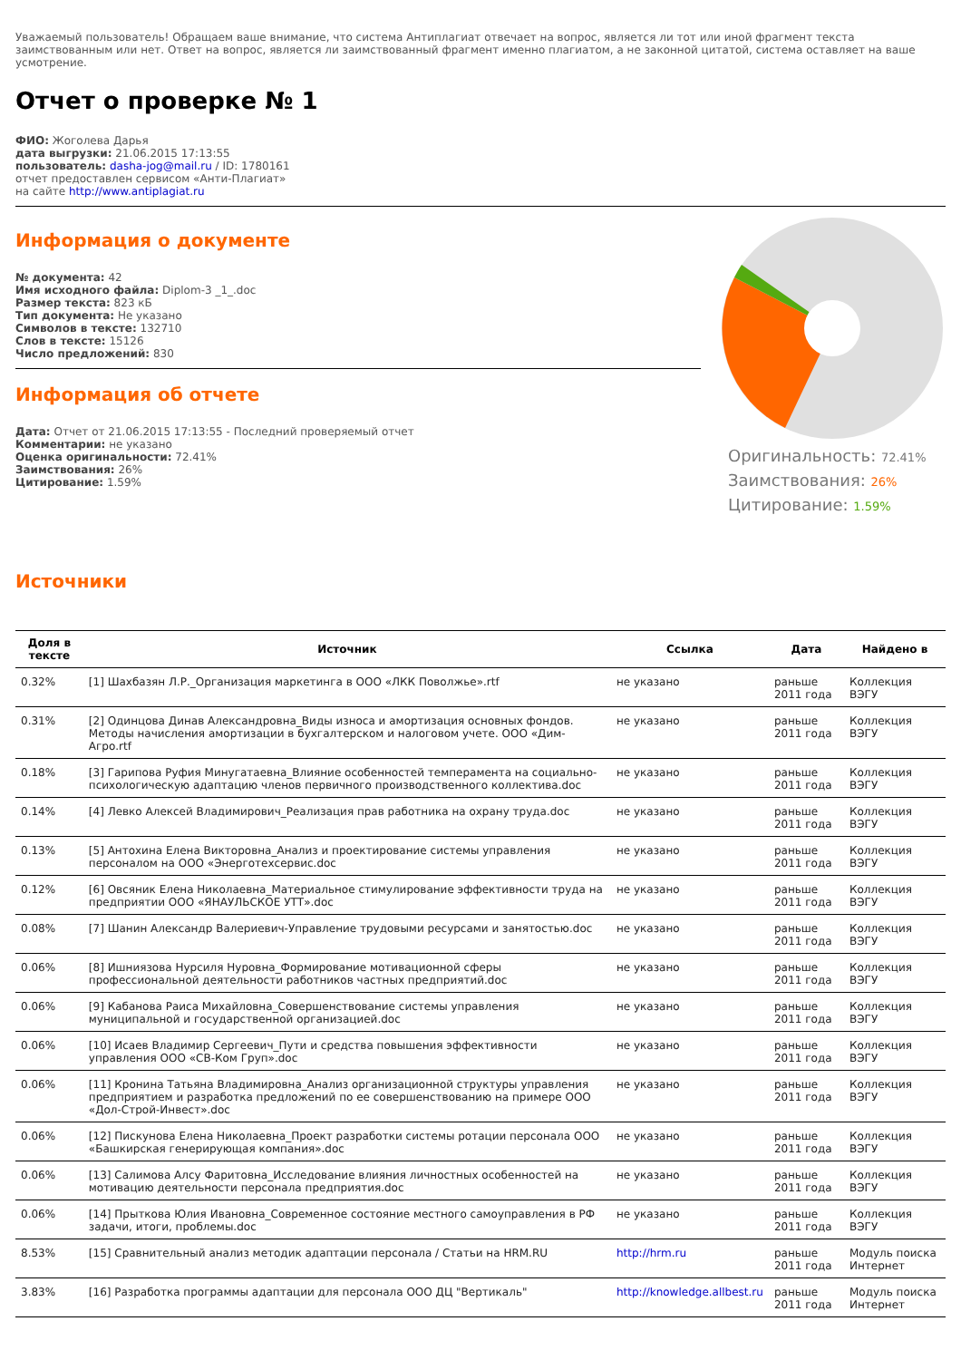Уважаемый пользователь! Обращаем ваше внимание, что система Антиплагиат отвечает на вопрос, является ли тот или иной фрагмент текста заимствованным или нет. Ответ на вопрос, является ли заимствованный фрагмент именно плагиатом, а не законной цитатой, система оставляет на ваше усмотрение.
Отчет о проверке № 1
ФИО: Жоголева Дарья
дата выгрузки: 21.06.2015 17:13:55
пользователь: dasha-jog@mail.ru / ID: 1780161
отчет предоставлен сервисом «Анти-Плагиат»
на сайте http://www.antiplagiat.ru
Информация о документе
№ документа: 42
Имя исходного файла: Diplom-3 _1_.doc
Размер текста: 823 кБ
Тип документа: Не указано
Символов в тексте: 132710
Слов в тексте: 15126
Число предложений: 830
Информация об отчете
Дата: Отчет от 21.06.2015 17:13:55 - Последний проверяемый отчет
Комментарии: не указано
Оценка оригинальности: 72.41%
Заимствования: 26%
Цитирование: 1.59%
Источники
Оригинальность: 72.41%
Заимствования: 26%
Цитирование: 1.59%
| Доля в тексте | Источник | Ссылка | Дата | Найдено в |
| --- | --- | --- | --- | --- |
| 0.32% | [1] Шахбазян Л.Р._Организация маркетинга в ООО «ЛКК Поволжье».rtf | не указано | раньше 2011 года | Коллекция ВЭГУ |
| 0.31% | [2] Одинцова Динав Александровна_Виды износа и амортизация основных фондов. Методы начисления амортизации в бухгалтерском и налоговом учете. ООО «Дим-Агро.rtf | не указано | раньше 2011 года | Коллекция ВЭГУ |
| 0.18% | [3] Гарипова Руфия Минугатаевна_Влияние особенностей темперамента на социально-психологическую адаптацию членов первичного производственного коллектива.doc | не указано | раньше 2011 года | Коллекция ВЭГУ |
| 0.14% | [4] Левко Алексей Владимирович_Реализация прав работника на охрану труда.doc | не указано | раньше 2011 года | Коллекция ВЭГУ |
| 0.13% | [5] Антохина Елена Викторовна_Анализ и проектирование системы управления персоналом на ООО «Энерготехсервис.doc | не указано | раньше 2011 года | Коллекция ВЭГУ |
| 0.12% | [6] Овсяник Елена Николаевна_Материальное стимулирование эффективности труда на предприятии ООО «ЯНАУЛЬСКОЕ УТТ».doc | не указано | раньше 2011 года | Коллекция ВЭГУ |
| 0.08% | [7] Шанин Александр Валериевич-Управление трудовыми ресурсами и занятостью.doc | не указано | раньше 2011 года | Коллекция ВЭГУ |
| 0.06% | [8] Ишниязова Нурсиля Нуровна_Формирование мотивационной сферы профессиональной деятельности работников частных предприятий.doc | не указано | раньше 2011 года | Коллекция ВЭГУ |
| 0.06% | [9] Кабанова Раиса Михайловна_Совершенствование системы управления муниципальной и государственной организацией.doc | не указано | раньше 2011 года | Коллекция ВЭГУ |
| 0.06% | [10] Исаев Владимир Сергеевич_Пути и средства повышения эффективности управления ООО «СВ-Ком Груп».doc | не указано | раньше 2011 года | Коллекция ВЭГУ |
| 0.06% | [11] Кронина Татьяна Владимировна_Анализ организационной структуры управления предприятием и разработка предложений по ее совершенствованию на примере ООО «Дол-Строй-Инвест».doc | не указано | раньше 2011 года | Коллекция ВЭГУ |
| 0.06% | [12] Пискунова Елена Николаевна_Проект разработки системы ротации персонала ООО «Башкирская генерирующая компания».doc | не указано | раньше 2011 года | Коллекция ВЭГУ |
| 0.06% | [13] Салимова Алсу Фаритовна_Исследование влияния личностных особенностей на мотивацию деятельности персонала предприятия.doc | не указано | раньше 2011 года | Коллекция ВЭГУ |
| 0.06% | [14] Прыткова Юлия Ивановна_Современное состояние местного самоуправления в РФ задачи, итоги, проблемы.doc | не указано | раньше 2011 года | Коллекция ВЭГУ |
| 8.53% | [15] Сравнительный анализ методик адаптации персонала / Статьи на HRM.RU | http://hrm.ru | раньше 2011 года | Модуль поиска Интернет |
| 3.83% | [16] Разработка программы адаптации для персонала ООО ДЦ "Вертикаль" | http://knowledge.allbest.ru | раньше 2011 года | Модуль поиска Интернет |